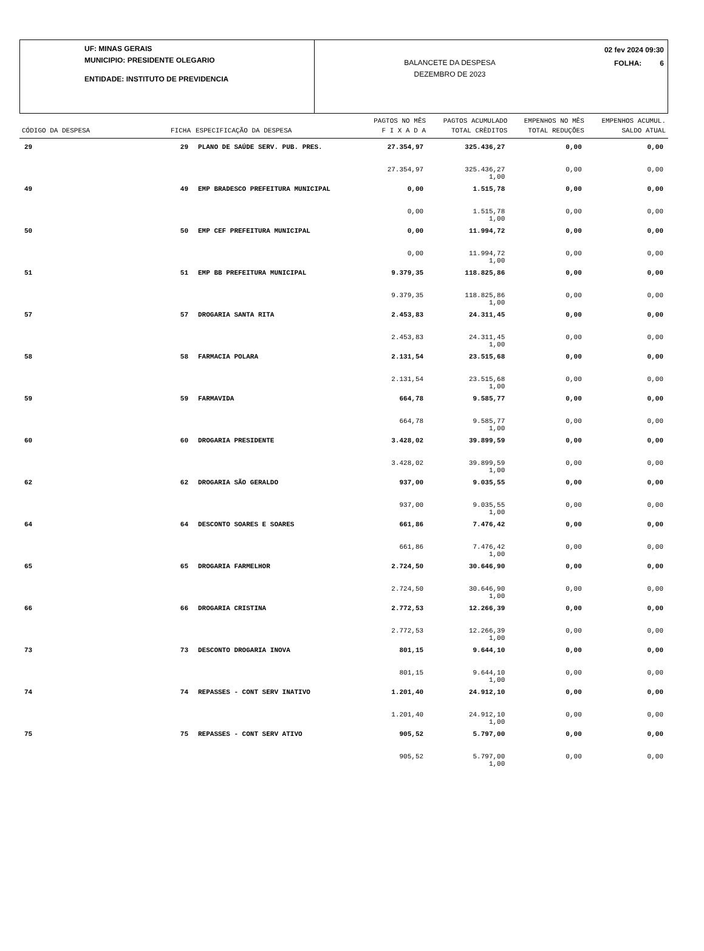UF: MINAS GERAIS
MUNICIPIO: PRESIDENTE OLEGARIO
ENTIDADE: INSTITUTO DE PREVIDENCIA
BALANCETE DA DESPESA
DEZEMBRO DE 2023
02 fev 2024 09:30
FOLHA: 6
| CÓDIGO DA DESPESA | FICHA | ESPECIFICAÇÃO DA DESPESA | PAGTOS NO MÊS F I X A D A | PAGTOS ACUMULADO TOTAL CRÈDITOS | EMPENHOS NO MÊS TOTAL REDUÇÕES | EMPENHOS ACUMUL. SALDO ATUAL |
| --- | --- | --- | --- | --- | --- | --- |
| 29 | 29 | PLANO DE SAÚDE SERV. PUB. PRES. | 27.354,97 | 325.436,27 | 0,00 | 0,00 |
| | | | 27.354,97 | 325.436,27 1,00 | 0,00 | 0,00 |
| 49 | 49 | EMP BRADESCO PREFEITURA MUNICIPAL | 0,00 | 1.515,78 | 0,00 | 0,00 |
| | | | 0,00 | 1.515,78 1,00 | 0,00 | 0,00 |
| 50 | 50 | EMP CEF PREFEITURA MUNICIPAL | 0,00 | 11.994,72 | 0,00 | 0,00 |
| | | | 0,00 | 11.994,72 1,00 | 0,00 | 0,00 |
| 51 | 51 | EMP BB PREFEITURA MUNICIPAL | 9.379,35 | 118.825,86 | 0,00 | 0,00 |
| | | | 9.379,35 | 118.825,86 1,00 | 0,00 | 0,00 |
| 57 | 57 | DROGARIA SANTA RITA | 2.453,83 | 24.311,45 | 0,00 | 0,00 |
| | | | 2.453,83 | 24.311,45 1,00 | 0,00 | 0,00 |
| 58 | 58 | FARMACIA POLARA | 2.131,54 | 23.515,68 | 0,00 | 0,00 |
| | | | 2.131,54 | 23.515,68 1,00 | 0,00 | 0,00 |
| 59 | 59 | FARMAVIDA | 664,78 | 9.585,77 | 0,00 | 0,00 |
| | | | 664,78 | 9.585,77 1,00 | 0,00 | 0,00 |
| 60 | 60 | DROGARIA PRESIDENTE | 3.428,02 | 39.899,59 | 0,00 | 0,00 |
| | | | 3.428,02 | 39.899,59 1,00 | 0,00 | 0,00 |
| 62 | 62 | DROGARIA SÃO GERALDO | 937,00 | 9.035,55 | 0,00 | 0,00 |
| | | | 937,00 | 9.035,55 1,00 | 0,00 | 0,00 |
| 64 | 64 | DESCONTO SOARES E SOARES | 661,86 | 7.476,42 | 0,00 | 0,00 |
| | | | 661,86 | 7.476,42 1,00 | 0,00 | 0,00 |
| 65 | 65 | DROGARIA FARMELHOR | 2.724,50 | 30.646,90 | 0,00 | 0,00 |
| | | | 2.724,50 | 30.646,90 1,00 | 0,00 | 0,00 |
| 66 | 66 | DROGARIA CRISTINA | 2.772,53 | 12.266,39 | 0,00 | 0,00 |
| | | | 2.772,53 | 12.266,39 1,00 | 0,00 | 0,00 |
| 73 | 73 | DESCONTO DROGARIA INOVA | 801,15 | 9.644,10 | 0,00 | 0,00 |
| | | | 801,15 | 9.644,10 1,00 | 0,00 | 0,00 |
| 74 | 74 | REPASSES - CONT SERV INATIVO | 1.201,40 | 24.912,10 | 0,00 | 0,00 |
| | | | 1.201,40 | 24.912,10 1,00 | 0,00 | 0,00 |
| 75 | 75 | REPASSES - CONT SERV ATIVO | 905,52 | 5.797,00 | 0,00 | 0,00 |
| | | | 905,52 | 5.797,00 1,00 | 0,00 | 0,00 |